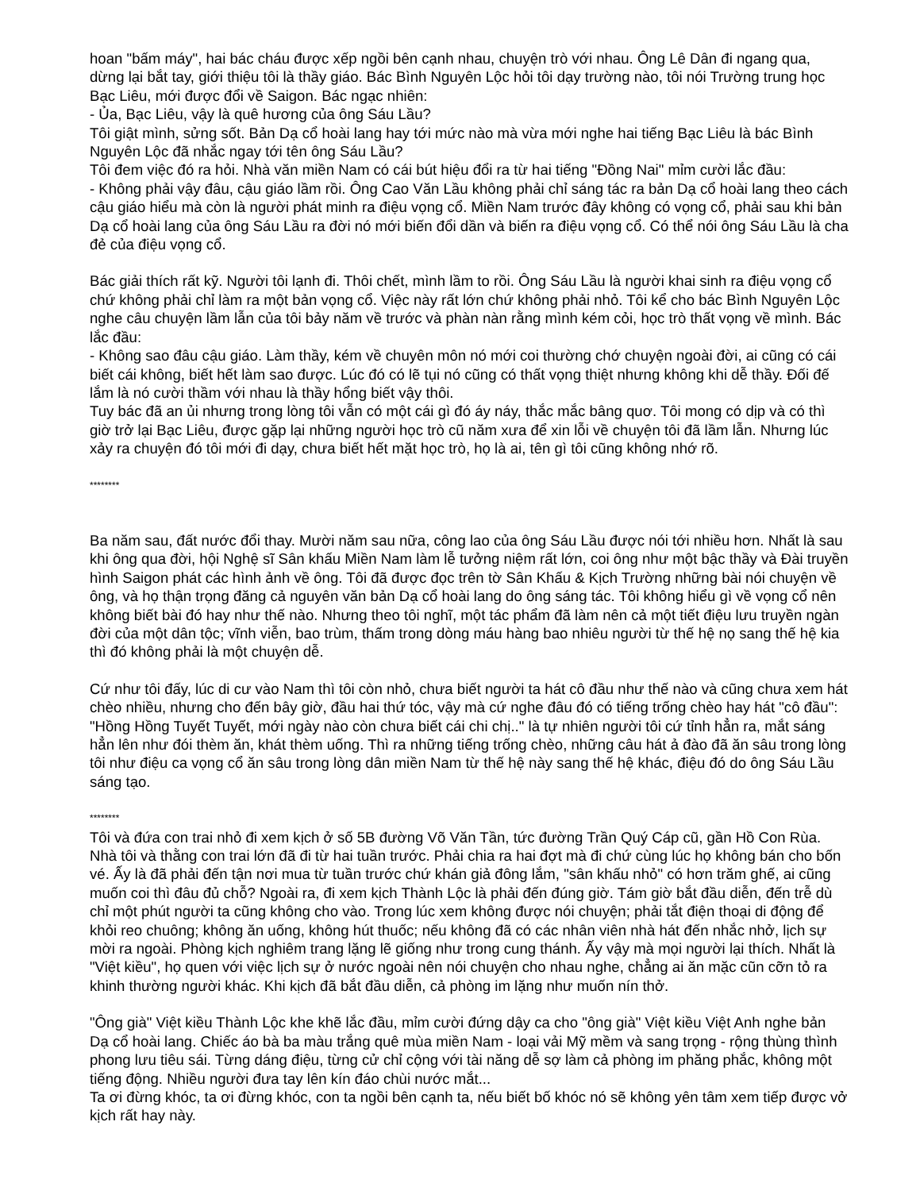hoan "bấm máy", hai bác cháu được xếp ngồi bên cạnh nhau, chuyện trò với nhau. Ông Lê Dân đi ngang qua, dừng lại bắt tay, giới thiệu tôi là thầy giáo. Bác Bình Nguyên Lộc hỏi tôi dạy trường nào, tôi nói Trường trung học Bạc Liêu, mới được đổi về Saigon. Bác ngạc nhiên:
- Ủa, Bạc Liêu, vậy là quê hương của ông Sáu Lầu?
Tôi giật mình, sửng sốt. Bản Dạ cổ hoài lang hay tới mức nào mà vừa mới nghe hai tiếng Bạc Liêu là bác Bình Nguyên Lộc đã nhắc ngay tới tên ông Sáu Lầu?
Tôi đem việc đó ra hỏi. Nhà văn miền Nam có cái bút hiệu đổi ra từ hai tiếng "Đồng Nai" mỉm cười lắc đầu:
- Không phải vậy đâu, cậu giáo lầm rồi. Ông Cao Văn Lầu không phải chỉ sáng tác ra bản Dạ cổ hoài lang theo cách cậu giáo hiểu mà còn là người phát minh ra điệu vọng cổ. Miền Nam trước đây không có vọng cổ, phải sau khi bản Dạ cổ hoài lang của ông Sáu Lầu ra đời nó mới biến đổi dần và biến ra điệu vọng cổ. Có thể nói ông Sáu Lầu là cha đẻ của điệu vọng cổ.
Bác giải thích rất kỹ. Người tôi lạnh đi. Thôi chết, mình lầm to rồi. Ông Sáu Lầu là người khai sinh ra điệu vọng cổ chứ không phải chỉ làm ra một bản vọng cổ. Việc này rất lớn chứ không phải nhỏ. Tôi kể cho bác Bình Nguyên Lộc nghe câu chuyện lầm lẫn của tôi bảy năm về trước và phàn nàn rằng mình kém cỏi, học trò thất vọng về mình. Bác lắc đầu:
- Không sao đâu cậu giáo. Làm thầy, kém về chuyên môn nó mới coi thường chớ chuyện ngoài đời, ai cũng có cái biết cái không, biết hết làm sao được. Lúc đó có lẽ tụi nó cũng có thất vọng thiệt nhưng không khi dễ thầy. Đối đế lắm là nó cười thầm với nhau là thầy hổng biết vậy thôi.
Tuy bác đã an ủi nhưng trong lòng tôi vẫn có một cái gì đó áy náy, thắc mắc bâng quơ. Tôi mong có dịp và có thì giờ trở lại Bạc Liêu, được gặp lại những người học trò cũ năm xưa để xin lỗi về chuyện tôi đã lầm lẫn. Nhưng lúc xảy ra chuyện đó tôi mới đi dạy, chưa biết hết mặt học trò, họ là ai, tên gì tôi cũng không nhớ rõ.
********
Ba năm sau, đất nước đổi thay. Mười năm sau nữa, công lao của ông Sáu Lầu được nói tới nhiều hơn. Nhất là sau khi ông qua đời, hội Nghệ sĩ Sân khấu Miền Nam làm lễ tưởng niệm rất lớn, coi ông như một bậc thầy và Đài truyền hình Saigon phát các hình ảnh về ông. Tôi đã được đọc trên tờ Sân Khấu & Kịch Trường những bài nói chuyện về ông, và họ thận trọng đăng cả nguyên văn bản Dạ cổ hoài lang do ông sáng tác. Tôi không hiểu gì về vọng cổ nên không biết bài đó hay như thế nào. Nhưng theo tôi nghĩ, một tác phẩm đã làm nên cả một tiết điệu lưu truyền ngàn đời của một dân tộc; vĩnh viễn, bao trùm, thấm trong dòng máu hàng bao nhiêu người từ thế hệ nọ sang thế hệ kia thì đó không phải là một chuyện dễ.
Cứ như tôi đấy, lúc di cư vào Nam thì tôi còn nhỏ, chưa biết người ta hát cô đầu như thế nào và cũng chưa xem hát chèo nhiều, nhưng cho đến bây giờ, đầu hai thứ tóc, vậy mà cứ nghe đâu đó có tiếng trống chèo hay hát "cô đầu": "Hồng Hồng Tuyết Tuyết, mới ngày nào còn chưa biết cái chi chị.." là tự nhiên người tôi cứ tỉnh hẳn ra, mắt sáng hẳn lên như đói thèm ăn, khát thèm uống. Thì ra những tiếng trống chèo, những câu hát ả đào đã ăn sâu trong lòng tôi như điệu ca vọng cổ ăn sâu trong lòng dân miền Nam từ thế hệ này sang thế hệ khác, điệu đó do ông Sáu Lầu sáng tạo.
********
Tôi và đứa con trai nhỏ đi xem kịch ở số 5B đường Võ Văn Tần, tức đường Trần Quý Cáp cũ, gần Hồ Con Rùa. Nhà tôi và thằng con trai lớn đã đi từ hai tuần trước. Phải chia ra hai đợt mà đi chứ cùng lúc họ không bán cho bốn vé. Ấy là đã phải đến tận nơi mua từ tuần trước chứ khán giả đông lắm, "sân khấu nhỏ" có hơn trăm ghế, ai cũng muốn coi thì đâu đủ chỗ? Ngoài ra, đi xem kịch Thành Lộc là phải đến đúng giờ. Tám giờ bắt đầu diễn, đến trễ dù chỉ một phút người ta cũng không cho vào. Trong lúc xem không được nói chuyện; phải tắt điện thoại di động để khỏi reo chuông; không ăn uống, không hút thuốc; nếu không đã có các nhân viên nhà hát đến nhắc nhở, lịch sự mời ra ngoài. Phòng kịch nghiêm trang lặng lẽ giống như trong cung thánh. Ấy vậy mà mọi người lại thích. Nhất là "Việt kiều", họ quen với việc lịch sự ở nước ngoài nên nói chuyện cho nhau nghe, chẳng ai ăn mặc cũn cỡn tỏ ra khinh thường người khác. Khi kịch đã bắt đầu diễn, cả phòng im lặng như muốn nín thở.
"Ông già" Việt kiều Thành Lộc khe khẽ lắc đầu, mỉm cười đứng dậy ca cho "ông già" Việt kiều Việt Anh nghe bản Dạ cổ hoài lang. Chiếc áo bà ba màu trắng quê mùa miền Nam - loại vải Mỹ mềm và sang trọng - rộng thùng thình phong lưu tiêu sái. Từng dáng điệu, từng cử chỉ cộng với tài năng dễ sợ làm cả phòng im phăng phắc, không một tiếng động. Nhiều người đưa tay lên kín đáo chùi nước mắt...
Ta ơi đừng khóc, ta ơi đừng khóc, con ta ngồi bên cạnh ta, nếu biết bố khóc nó sẽ không yên tâm xem tiếp được vở kịch rất hay này.